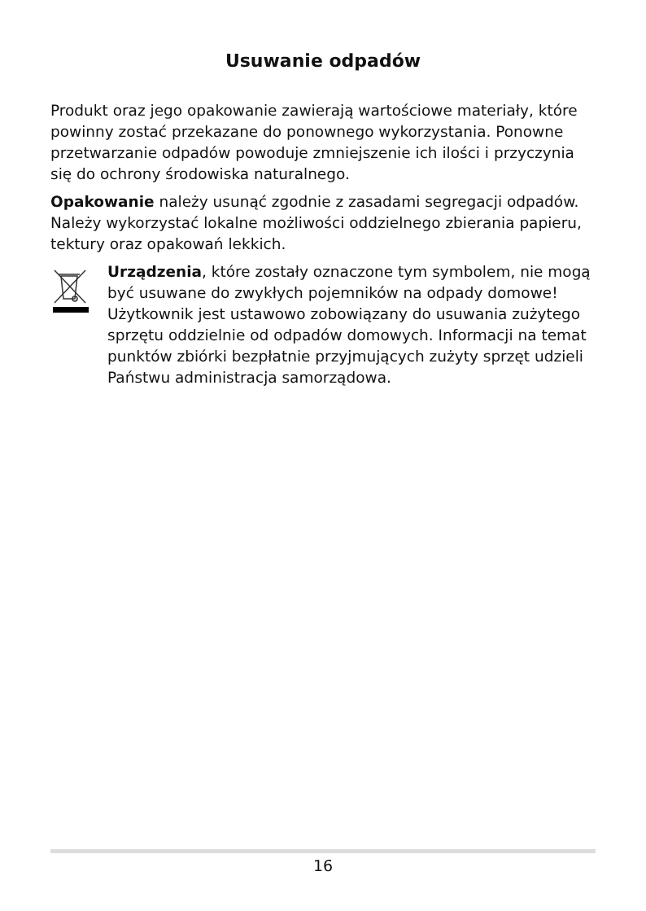Usuwanie odpadów
Produkt oraz jego opakowanie zawierają wartościowe materiały, które powinny zostać przekazane do ponownego wykorzystania. Ponowne przetwarzanie odpadów powoduje zmniejszenie ich ilości i przyczynia się do ochrony środowiska naturalnego.
Opakowanie należy usunąć zgodnie z zasadami segregacji odpadów. Należy wykorzystać lokalne możliwości oddzielnego zbierania papieru, tektury oraz opakowań lekkich.
Urządzenia, które zostały oznaczone tym symbolem, nie mogą być usuwane do zwykłych pojemników na odpady domowe! Użytkownik jest ustawowo zobowiązany do usuwania zużytego sprzętu oddzielnie od odpadów domowych. Informacji na temat punktów zbiórki bezpłatnie przyjmujących zużyty sprzęt udzieli Państwu administracja samorządowa.
16